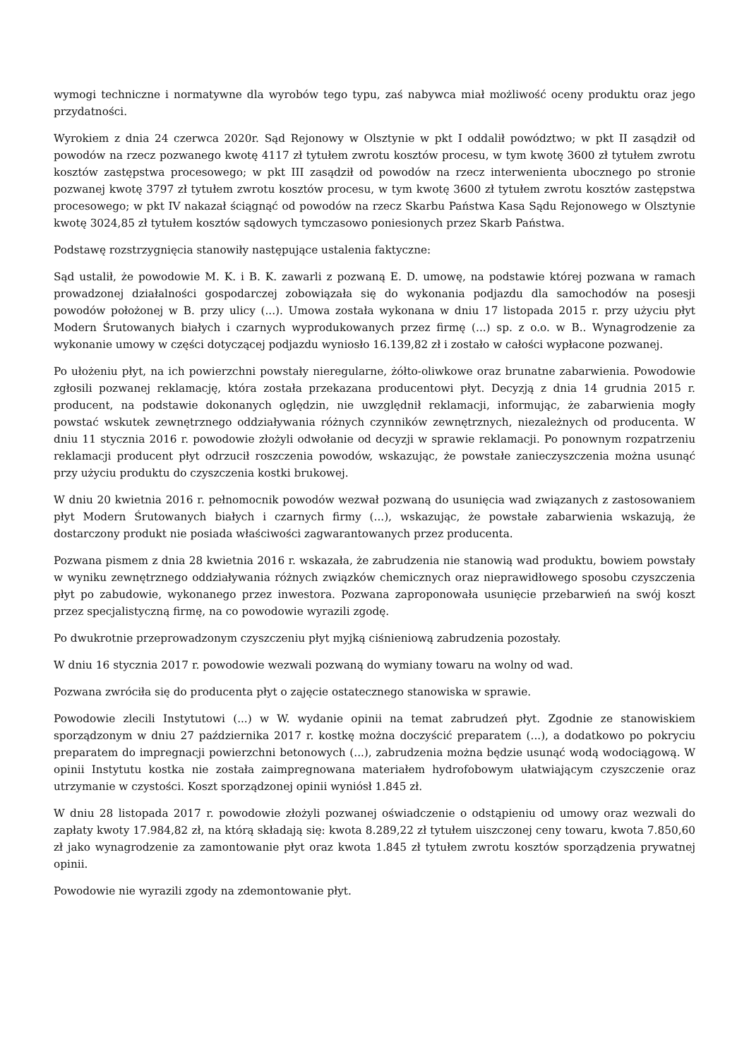wymogi techniczne i normatywne dla wyrobów tego typu, zaś nabywca miał możliwość oceny produktu oraz jego przydatności.
Wyrokiem z dnia 24 czerwca 2020r. Sąd Rejonowy w Olsztynie w pkt I oddalił powództwo; w pkt II zasądził od powodów na rzecz pozwanego kwotę 4117 zł tytułem zwrotu kosztów procesu, w tym kwotę 3600 zł tytułem zwrotu kosztów zastępstwa procesowego; w pkt III zasądził od powodów na rzecz interwenienta ubocznego po stronie pozwanej kwotę 3797 zł tytułem zwrotu kosztów procesu, w tym kwotę 3600 zł tytułem zwrotu kosztów zastępstwa procesowego; w pkt IV nakazał ściągnąć od powodów na rzecz Skarbu Państwa Kasa Sądu Rejonowego w Olsztynie kwotę 3024,85 zł tytułem kosztów sądowych tymczasowo poniesionych przez Skarb Państwa.
Podstawę rozstrzygnięcia stanowiły następujące ustalenia faktyczne:
Sąd ustalił, że powodowie M. K. i B. K. zawarli z pozwaną E. D. umowę, na podstawie której pozwana w ramach prowadzonej działalności gospodarczej zobowiązała się do wykonania podjazdu dla samochodów na posesji powodów położonej w B. przy ulicy (...). Umowa została wykonana w dniu 17 listopada 2015 r. przy użyciu płyt Modern Śrutowanych białych i czarnych wyprodukowanych przez firmę (...) sp. z o.o. w B.. Wynagrodzenie za wykonanie umowy w części dotyczącej podjazdu wyniosło 16.139,82 zł i zostało w całości wypłacone pozwanej.
Po ułożeniu płyt, na ich powierzchni powstały nieregularne, żółto-oliwkowe oraz brunatne zabarwienia. Powodowie zgłosili pozwanej reklamację, która została przekazana producentowi płyt. Decyzją z dnia 14 grudnia 2015 r. producent, na podstawie dokonanych oględzin, nie uwzględnił reklamacji, informując, że zabarwienia mogły powstać wskutek zewnętrznego oddziaływania różnych czynników zewnętrznych, niezależnych od producenta. W dniu 11 stycznia 2016 r. powodowie złożyli odwołanie od decyzji w sprawie reklamacji. Po ponownym rozpatrzeniu reklamacji producent płyt odrzucił roszczenia powodów, wskazując, że powstałe zanieczyszczenia można usunąć przy użyciu produktu do czyszczenia kostki brukowej.
W dniu 20 kwietnia 2016 r. pełnomocnik powodów wezwał pozwaną do usunięcia wad związanych z zastosowaniem płyt Modern Śrutowanych białych i czarnych firmy (...), wskazując, że powstałe zabarwienia wskazują, że dostarczony produkt nie posiada właściwości zagwarantowanych przez producenta.
Pozwana pismem z dnia 28 kwietnia 2016 r. wskazała, że zabrudzenia nie stanowią wad produktu, bowiem powstały w wyniku zewnętrznego oddziaływania różnych związków chemicznych oraz nieprawidłowego sposobu czyszczenia płyt po zabudowie, wykonanego przez inwestora. Pozwana zaproponowała usunięcie przebarwień na swój koszt przez specjalistyczną firmę, na co powodowie wyrazili zgodę.
Po dwukrotnie przeprowadzonym czyszczeniu płyt myjką ciśnieniową zabrudzenia pozostały.
W dniu 16 stycznia 2017 r. powodowie wezwali pozwaną do wymiany towaru na wolny od wad.
Pozwana zwróciła się do producenta płyt o zajęcie ostatecznego stanowiska w sprawie.
Powodowie zlecili Instytutowi (...) w W. wydanie opinii na temat zabrudzeń płyt. Zgodnie ze stanowiskiem sporządzonym w dniu 27 października 2017 r. kostkę można doczyścić preparatem (...), a dodatkowo po pokryciu preparatem do impregnacji powierzchni betonowych (...), zabrudzenia można będzie usunąć wodą wodociągową. W opinii Instytutu kostka nie została zaimpregnowana materiałem hydrofobowym ułatwiającym czyszczenie oraz utrzymanie w czystości. Koszt sporządzonej opinii wyniósł 1.845 zł.
W dniu 28 listopada 2017 r. powodowie złożyli pozwanej oświadczenie o odstąpieniu od umowy oraz wezwali do zapłaty kwoty 17.984,82 zł, na którą składają się: kwota 8.289,22 zł tytułem uiszczonej ceny towaru, kwota 7.850,60 zł jako wynagrodzenie za zamontowanie płyt oraz kwota 1.845 zł tytułem zwrotu kosztów sporządzenia prywatnej opinii.
Powodowie nie wyrazili zgody na zdemontowanie płyt.